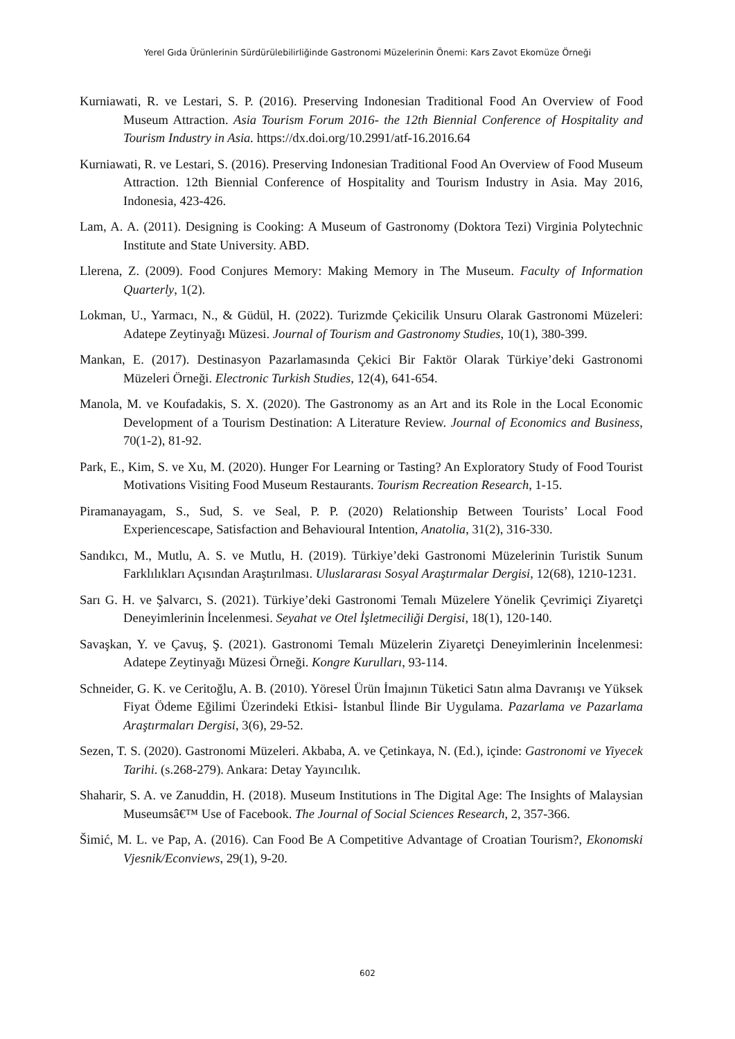Yerel Gıda Ürünlerinin Sürdürülebilirliğinde Gastronomi Müzelerinin Önemi: Kars Zavot Ekomüze Örneği
Kurniawati, R. ve Lestari, S. P. (2016). Preserving Indonesian Traditional Food An Overview of Food Museum Attraction. Asia Tourism Forum 2016- the 12th Biennial Conference of Hospitality and Tourism Industry in Asia. https://dx.doi.org/10.2991/atf-16.2016.64
Kurniawati, R. ve Lestari, S. (2016). Preserving Indonesian Traditional Food An Overview of Food Museum Attraction. 12th Biennial Conference of Hospitality and Tourism Industry in Asia. May 2016, Indonesia, 423-426.
Lam, A. A. (2011). Designing is Cooking: A Museum of Gastronomy (Doktora Tezi) Virginia Polytechnic Institute and State University. ABD.
Llerena, Z. (2009). Food Conjures Memory: Making Memory in The Museum. Faculty of Information Quarterly, 1(2).
Lokman, U., Yarmacı, N., & Güdül, H. (2022). Turizmde Çekicilik Unsuru Olarak Gastronomi Müzeleri: Adatepe Zeytinyağı Müzesi. Journal of Tourism and Gastronomy Studies, 10(1), 380-399.
Mankan, E. (2017). Destinasyon Pazarlamasında Çekici Bir Faktör Olarak Türkiye’deki Gastronomi Müzeleri Örneği. Electronic Turkish Studies, 12(4), 641-654.
Manola, M. ve Koufadakis, S. X. (2020). The Gastronomy as an Art and its Role in the Local Economic Development of a Tourism Destination: A Literature Review. Journal of Economics and Business, 70(1-2), 81-92.
Park, E., Kim, S. ve Xu, M. (2020). Hunger For Learning or Tasting? An Exploratory Study of Food Tourist Motivations Visiting Food Museum Restaurants. Tourism Recreation Research, 1-15.
Piramanayagam, S., Sud, S. ve Seal, P. P. (2020) Relationship Between Tourists’ Local Food Experiencescape, Satisfaction and Behavioural Intention, Anatolia, 31(2), 316-330.
Sandıkcı, M., Mutlu, A. S. ve Mutlu, H. (2019). Türkiye’deki Gastronomi Müzelerinin Turistik Sunum Farklılıkları Açısından Araştırılması. Uluslararası Sosyal Araştırmalar Dergisi, 12(68), 1210-1231.
Sarı G. H. ve Şalvarcı, S. (2021). Türkiye’deki Gastronomi Temalı Müzelere Yönelik Çevrimiçi Ziyaretçi Deneyimlerinin İncelenmesi. Seyahat ve Otel İşletmeciliği Dergisi, 18(1), 120-140.
Savaşkan, Y. ve Çavuş, Ş. (2021). Gastronomi Temalı Müzelerin Ziyaretçi Deneyimlerinin İncelenmesi: Adatepe Zeytinyağı Müzesi Örneği. Kongre Kurulları, 93-114.
Schneider, G. K. ve Ceritoğlu, A. B. (2010). Yöresel Ürün İmajının Tüketici Satın alma Davranışı ve Yüksek Fiyat Ödeme Eğilimi Üzerindeki Etkisi- İstanbul İlinde Bir Uygulama. Pazarlama ve Pazarlama Araştırmaları Dergisi, 3(6), 29-52.
Sezen, T. S. (2020). Gastronomi Müzeleri. Akbaba, A. ve Çetinkaya, N. (Ed.), içinde: Gastronomi ve Yiyecek Tarihi. (s.268-279). Ankara: Detay Yayıncılık.
Shaharir, S. A. ve Zanuddin, H. (2018). Museum Institutions in The Digital Age: The Insights of Malaysian Museumsâ€™ Use of Facebook. The Journal of Social Sciences Research, 2, 357-366.
Šimić, M. L. ve Pap, A. (2016). Can Food Be A Competitive Advantage of Croatian Tourism?, Ekonomski Vjesnik/Econviews, 29(1), 9-20.
602